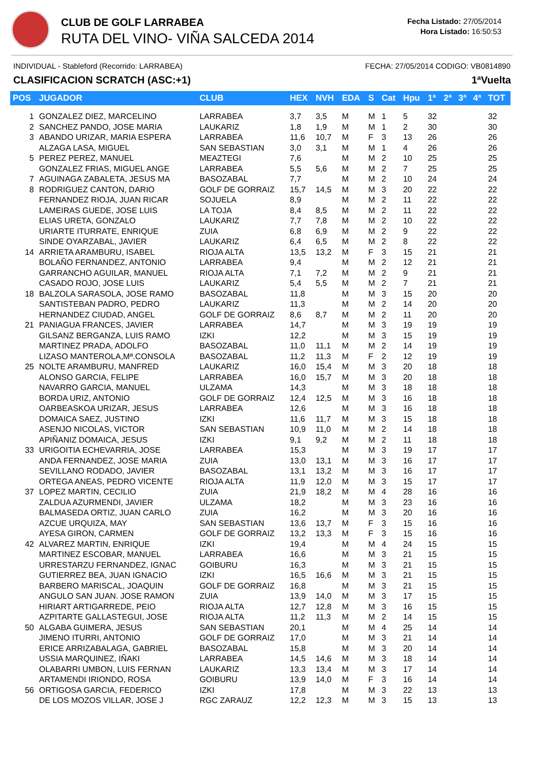CLUB DE GOLF LARRABEA
RUTA DEL VINO- VIÑA SALCEDA 2014
Fecha Listado: 27/05/2014
Hora Listado: 16:50:53
INDIVIDUAL - Stableford (Recorrido: LARRABEA) FECHA: 27/05/2014 CODIGO: VB0814890
CLASIFICACION SCRATCH (ASC:+1) 1ªVuelta
| POS | JUGADOR | CLUB | HEX | NVH | EDA | S | Cat | Hpu | 1ª | 2ª | 3ª | 4ª | TOT |
| --- | --- | --- | --- | --- | --- | --- | --- | --- | --- | --- | --- | --- | --- |
| 1 | GONZALEZ DIEZ, MARCELINO | LARRABEA | 3,7 | 3,5 | M | M | 1 | 5 | 32 | | | | 32 |
| 2 | SANCHEZ PANDO, JOSE MARIA | LAUKARIZ | 1,8 | 1,9 | M | M | 1 | 2 | 30 | | | | 30 |
| 3 | ABANDO URIZAR, MARIA ESPERA | LARRABEA | 11,6 | 10,7 | M | F | 3 | 13 | 26 | | | | 26 |
| | ALZAGA LASA, MIGUEL | SAN SEBASTIAN | 3,0 | 3,1 | M | M | 1 | 4 | 26 | | | | 26 |
| 5 | PEREZ PEREZ, MANUEL | MEAZTEGI | 7,6 | | M | M | 2 | 10 | 25 | | | | 25 |
| | GONZALEZ FRIAS, MIGUEL ANGE | LARRABEA | 5,5 | 5,6 | M | M | 2 | 7 | 25 | | | | 25 |
| 7 | AGUINAGA ZABALETA, JESUS MA | BASOZABAL | 7,7 | | M | M | 2 | 10 | 24 | | | | 24 |
| 8 | RODRIGUEZ CANTON, DARIO | GOLF DE GORRAIZ | 15,7 | 14,5 | M | M | 3 | 20 | 22 | | | | 22 |
| | FERNANDEZ RIOJA, JUAN RICAR | SOJUELA | 8,9 | | M | M | 2 | 11 | 22 | | | | 22 |
| | LAMEIRAS GUEDE, JOSE LUIS | LA TOJA | 8,4 | 8,5 | M | M | 2 | 11 | 22 | | | | 22 |
| | ELIAS URETA, GONZALO | LAUKARIZ | 7,7 | 7,8 | M | M | 2 | 10 | 22 | | | | 22 |
| | URIARTE ITURRATE, ENRIQUE | ZUIA | 6,8 | 6,9 | M | M | 2 | 9 | 22 | | | | 22 |
| | SINDE OYARZABAL, JAVIER | LAUKARIZ | 6,4 | 6,5 | M | M | 2 | 8 | 22 | | | | 22 |
| 14 | ARRIETA ARAMBURU, ISABEL | RIOJA ALTA | 13,5 | 13,2 | M | F | 3 | 15 | 21 | | | | 21 |
| | BOLAÑO FERNANDEZ, ANTONIO | LARRABEA | 9,4 | | M | M | 2 | 12 | 21 | | | | 21 |
| | GARRANCHO AGUILAR, MANUEL | RIOJA ALTA | 7,1 | 7,2 | M | M | 2 | 9 | 21 | | | | 21 |
| | CASADO ROJO, JOSE LUIS | LAUKARIZ | 5,4 | 5,5 | M | M | 2 | 7 | 21 | | | | 21 |
| 18 | BALZOLA SARASOLA, JOSE RAMO | BASOZABAL | 11,8 | | M | M | 3 | 15 | 20 | | | | 20 |
| | SANTISTEBAN PADRO, PEDRO | LAUKARIZ | 11,3 | | M | M | 2 | 14 | 20 | | | | 20 |
| | HERNANDEZ CIUDAD, ANGEL | GOLF DE GORRAIZ | 8,6 | 8,7 | M | M | 2 | 11 | 20 | | | | 20 |
| 21 | PANIAGUA FRANCES, JAVIER | LARRABEA | 14,7 | | M | M | 3 | 19 | 19 | | | | 19 |
| | GILSANZ BERGANZA, LUIS RAMO | IZKI | 12,2 | | M | M | 3 | 15 | 19 | | | | 19 |
| | MARTINEZ PRADA, ADOLFO | BASOZABAL | 11,0 | 11,1 | M | M | 2 | 14 | 19 | | | | 19 |
| | LIZASO MANTEROLA,Mª.CONSOLA | BASOZABAL | 11,2 | 11,3 | M | F | 2 | 12 | 19 | | | | 19 |
| 25 | NOLTE ARAMBURU, MANFRED | LAUKARIZ | 16,0 | 15,4 | M | M | 3 | 20 | 18 | | | | 18 |
| | ALONSO GARCIA, FELIPE | LARRABEA | 16,0 | 15,7 | M | M | 3 | 20 | 18 | | | | 18 |
| | NAVARRO GARCIA, MANUEL | ULZAMA | 14,3 | | M | M | 3 | 18 | 18 | | | | 18 |
| | BORDA URIZ, ANTONIO | GOLF DE GORRAIZ | 12,4 | 12,5 | M | M | 3 | 16 | 18 | | | | 18 |
| | OARBEASKOA URIZAR, JESUS | LARRABEA | 12,6 | | M | M | 3 | 16 | 18 | | | | 18 |
| | DOMAICA SAEZ, JUSTINO | IZKI | 11,6 | 11,7 | M | M | 3 | 15 | 18 | | | | 18 |
| | ASENJO NICOLAS, VICTOR | SAN SEBASTIAN | 10,9 | 11,0 | M | M | 2 | 14 | 18 | | | | 18 |
| | APIÑANIZ DOMAICA, JESUS | IZKI | 9,1 | 9,2 | M | M | 2 | 11 | 18 | | | | 18 |
| 33 | URIGOITIA ECHEVARRIA, JOSE | LARRABEA | 15,3 | | M | M | 3 | 19 | 17 | | | | 17 |
| | ANDA FERNANDEZ, JOSE MARIA | ZUIA | 13,0 | 13,1 | M | M | 3 | 16 | 17 | | | | 17 |
| | SEVILLANO RODADO, JAVIER | BASOZABAL | 13,1 | 13,2 | M | M | 3 | 16 | 17 | | | | 17 |
| | ORTEGA ANEAS, PEDRO VICENTE | RIOJA ALTA | 11,9 | 12,0 | M | M | 3 | 15 | 17 | | | | 17 |
| 37 | LOPEZ MARTIN, CECILIO | ZUIA | 21,9 | 18,2 | M | M | 4 | 28 | 16 | | | | 16 |
| | ZALDUA AZURMENDI, JAVIER | ULZAMA | 18,2 | | M | M | 3 | 23 | 16 | | | | 16 |
| | BALMASEDA ORTIZ, JUAN CARLO | ZUIA | 16,2 | | M | M | 3 | 20 | 16 | | | | 16 |
| | AZCUE URQUIZA, MAY | SAN SEBASTIAN | 13,6 | 13,7 | M | F | 3 | 15 | 16 | | | | 16 |
| | AYESA GIRON, CARMEN | GOLF DE GORRAIZ | 13,2 | 13,3 | M | F | 3 | 15 | 16 | | | | 16 |
| 42 | ALVAREZ MARTIN, ENRIQUE | IZKI | 19,4 | | M | M | 4 | 24 | 15 | | | | 15 |
| | MARTINEZ ESCOBAR, MANUEL | LARRABEA | 16,6 | | M | M | 3 | 21 | 15 | | | | 15 |
| | URRESTARZU FERNANDEZ, IGNAC | GOIBURU | 16,3 | | M | M | 3 | 21 | 15 | | | | 15 |
| | GUTIERREZ BEA, JUAN IGNACIO | IZKI | 16,5 | 16,6 | M | M | 3 | 21 | 15 | | | | 15 |
| | BARBERO MARISCAL, JOAQUIN | GOLF DE GORRAIZ | 16,8 | | M | M | 3 | 21 | 15 | | | | 15 |
| | ANGULO SAN JUAN. JOSE RAMON | ZUIA | 13,9 | 14,0 | M | M | 3 | 17 | 15 | | | | 15 |
| | HIRIART ARTIGARREDE, PEIO | RIOJA ALTA | 12,7 | 12,8 | M | M | 3 | 16 | 15 | | | | 15 |
| | AZPITARTE GALLASTEGUI, JOSE | RIOJA ALTA | 11,2 | 11,3 | M | M | 2 | 14 | 15 | | | | 15 |
| 50 | ALGABA GUIMERA, JESUS | SAN SEBASTIAN | 20,1 | | M | M | 4 | 25 | 14 | | | | 14 |
| | JIMENO ITURRI, ANTONIO | GOLF DE GORRAIZ | 17,0 | | M | M | 3 | 21 | 14 | | | | 14 |
| | ERICE ARRIZABALAGA, GABRIEL | BASOZABAL | 15,8 | | M | M | 3 | 20 | 14 | | | | 14 |
| | USSIA MARQUINEZ, IÑAKI | LARRABEA | 14,5 | 14,6 | M | M | 3 | 18 | 14 | | | | 14 |
| | OLABARRI UMBON, LUIS FERNAN | LAUKARIZ | 13,3 | 13,4 | M | M | 3 | 17 | 14 | | | | 14 |
| | ARTAMENDI IRIONDO, ROSA | GOIBURU | 13,9 | 14,0 | M | F | 3 | 16 | 14 | | | | 14 |
| 56 | ORTIGOSA GARCIA, FEDERICO | IZKI | 17,8 | | M | M | 3 | 22 | 13 | | | | 13 |
| | DE LOS MOZOS VILLAR, JOSE J | RGC ZARAUZ | 12,2 | 12,3 | M | M | 3 | 15 | 13 | | | | 13 |